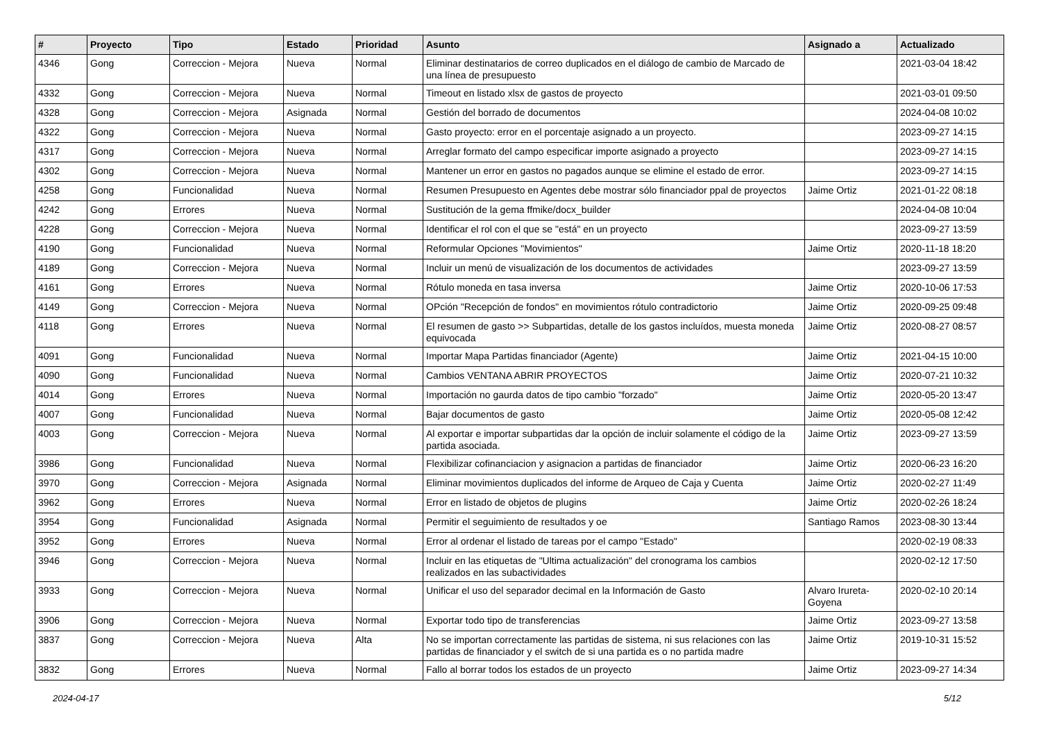| # | Proyecto | Tipo | Estado | Prioridad | Asunto | Asignado a | Actualizado |
| --- | --- | --- | --- | --- | --- | --- | --- |
| 4346 | Gong | Correccion - Mejora | Nueva | Normal | Eliminar destinatarios de correo duplicados en el diálogo de cambio de Marcado de una línea de presupuesto | | 2021-03-04 18:42 |
| 4332 | Gong | Correccion - Mejora | Nueva | Normal | Timeout en listado xlsx de gastos de proyecto | | 2021-03-01 09:50 |
| 4328 | Gong | Correccion - Mejora | Asignada | Normal | Gestión del borrado de documentos | | 2024-04-08 10:02 |
| 4322 | Gong | Correccion - Mejora | Nueva | Normal | Gasto proyecto: error en el porcentaje asignado a un proyecto. | | 2023-09-27 14:15 |
| 4317 | Gong | Correccion - Mejora | Nueva | Normal | Arreglar formato del campo especificar importe asignado a proyecto | | 2023-09-27 14:15 |
| 4302 | Gong | Correccion - Mejora | Nueva | Normal | Mantener un error en gastos no pagados aunque se elimine el estado de error. | | 2023-09-27 14:15 |
| 4258 | Gong | Funcionalidad | Nueva | Normal | Resumen Presupuesto en Agentes debe mostrar sólo financiador ppal de proyectos | Jaime Ortiz | 2021-01-22 08:18 |
| 4242 | Gong | Errores | Nueva | Normal | Sustitución de la gema ffmike/docx_builder | | 2024-04-08 10:04 |
| 4228 | Gong | Correccion - Mejora | Nueva | Normal | Identificar el rol con el que se "está" en un proyecto | | 2023-09-27 13:59 |
| 4190 | Gong | Funcionalidad | Nueva | Normal | Reformular Opciones "Movimientos" | Jaime Ortiz | 2020-11-18 18:20 |
| 4189 | Gong | Correccion - Mejora | Nueva | Normal | Incluir un menú de visualización de los documentos de actividades | | 2023-09-27 13:59 |
| 4161 | Gong | Errores | Nueva | Normal | Rótulo moneda en tasa inversa | Jaime Ortiz | 2020-10-06 17:53 |
| 4149 | Gong | Correccion - Mejora | Nueva | Normal | OPción "Recepción de fondos" en movimientos rótulo contradictorio | Jaime Ortiz | 2020-09-25 09:48 |
| 4118 | Gong | Errores | Nueva | Normal | El resumen de gasto >> Subpartidas, detalle de los gastos incluídos, muesta moneda equivocada | Jaime Ortiz | 2020-08-27 08:57 |
| 4091 | Gong | Funcionalidad | Nueva | Normal | Importar Mapa Partidas financiador (Agente) | Jaime Ortiz | 2021-04-15 10:00 |
| 4090 | Gong | Funcionalidad | Nueva | Normal | Cambios VENTANA ABRIR PROYECTOS | Jaime Ortiz | 2020-07-21 10:32 |
| 4014 | Gong | Errores | Nueva | Normal | Importación no gaurda datos de tipo cambio "forzado" | Jaime Ortiz | 2020-05-20 13:47 |
| 4007 | Gong | Funcionalidad | Nueva | Normal | Bajar documentos de gasto | Jaime Ortiz | 2020-05-08 12:42 |
| 4003 | Gong | Correccion - Mejora | Nueva | Normal | Al exportar e importar subpartidas dar la opción de incluir solamente el código de la partida asociada. | Jaime Ortiz | 2023-09-27 13:59 |
| 3986 | Gong | Funcionalidad | Nueva | Normal | Flexibilizar cofinanciacion y asignacion a partidas de financiador | Jaime Ortiz | 2020-06-23 16:20 |
| 3970 | Gong | Correccion - Mejora | Asignada | Normal | Eliminar movimientos duplicados del informe de Arqueo de Caja y Cuenta | Jaime Ortiz | 2020-02-27 11:49 |
| 3962 | Gong | Errores | Nueva | Normal | Error en listado de objetos de plugins | Jaime Ortiz | 2020-02-26 18:24 |
| 3954 | Gong | Funcionalidad | Asignada | Normal | Permitir el seguimiento de resultados y oe | Santiago Ramos | 2023-08-30 13:44 |
| 3952 | Gong | Errores | Nueva | Normal | Error al ordenar el listado de tareas por el campo "Estado" | | 2020-02-19 08:33 |
| 3946 | Gong | Correccion - Mejora | Nueva | Normal | Incluir en las etiquetas de "Ultima actualización" del cronograma los cambios realizados en las subactividades | | 2020-02-12 17:50 |
| 3933 | Gong | Correccion - Mejora | Nueva | Normal | Unificar el uso del separador decimal en la Información de Gasto | Alvaro Irureta-Goyena | 2020-02-10 20:14 |
| 3906 | Gong | Correccion - Mejora | Nueva | Normal | Exportar todo tipo de transferencias | Jaime Ortiz | 2023-09-27 13:58 |
| 3837 | Gong | Correccion - Mejora | Nueva | Alta | No se importan correctamente las partidas de sistema, ni sus relaciones con las partidas de financiador y el switch de si una partida es o no partida madre | Jaime Ortiz | 2019-10-31 15:52 |
| 3832 | Gong | Errores | Nueva | Normal | Fallo al borrar todos los estados de un proyecto | Jaime Ortiz | 2023-09-27 14:34 |
2024-04-17 5/12